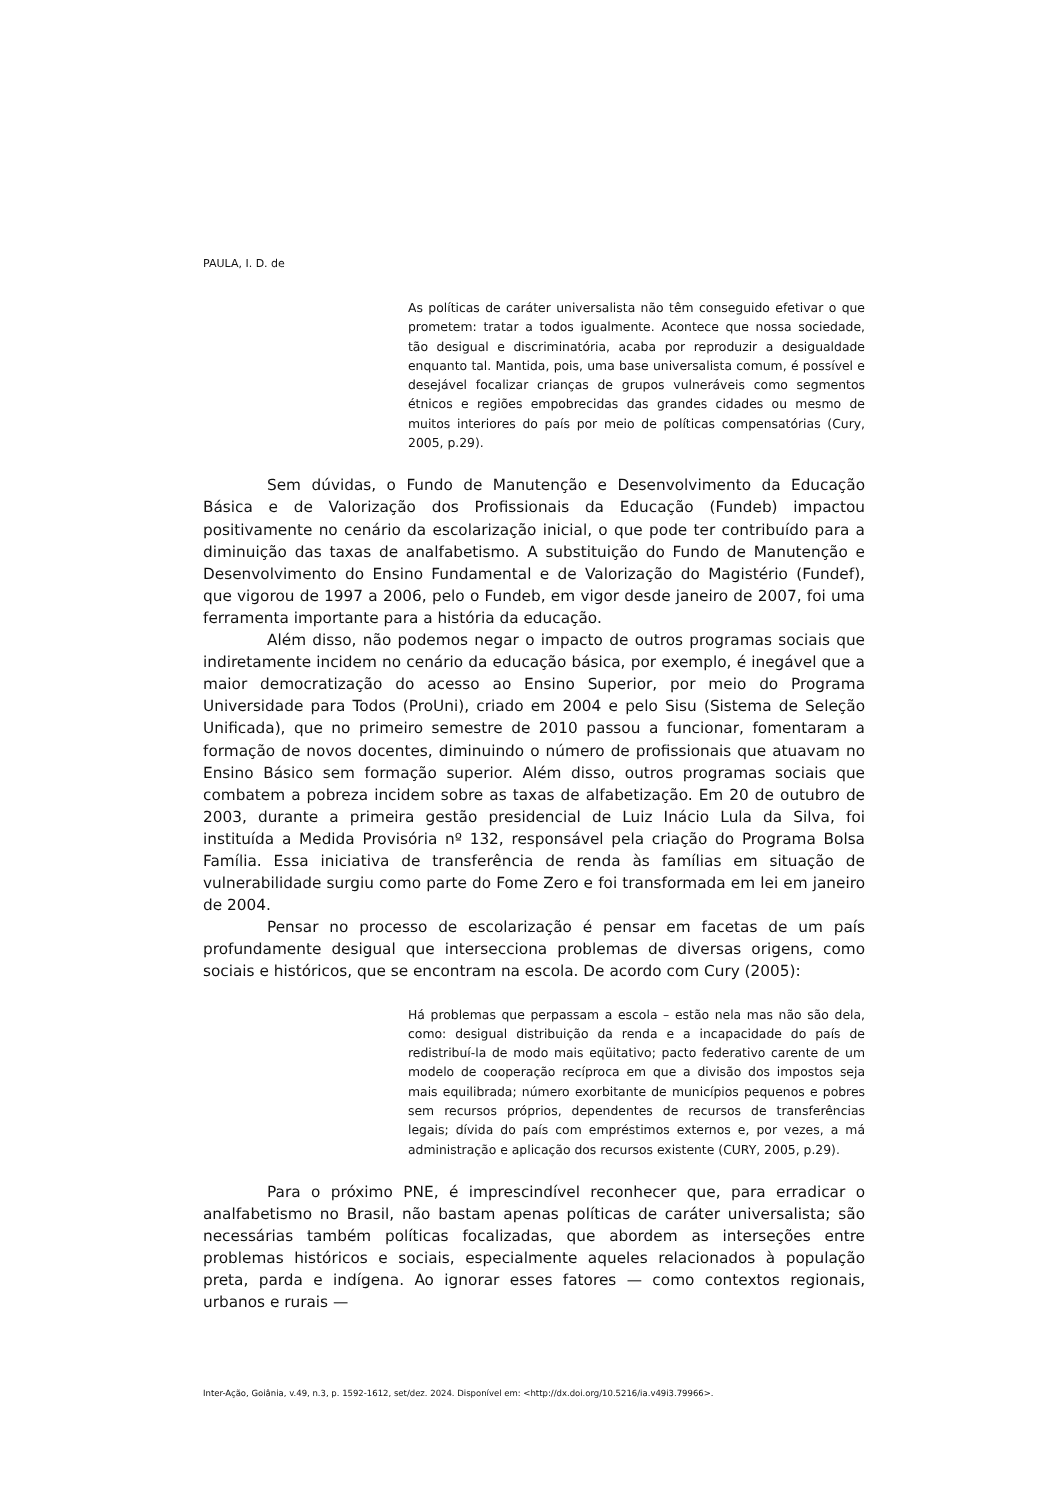PAULA, I. D. de
As políticas de caráter universalista não têm conseguido efetivar o que prometem: tratar a todos igualmente. Acontece que nossa sociedade, tão desigual e discriminatória, acaba por reproduzir a desigualdade enquanto tal. Mantida, pois, uma base universalista comum, é possível e desejável focalizar crianças de grupos vulneráveis como segmentos étnicos e regiões empobrecidas das grandes cidades ou mesmo de muitos interiores do país por meio de políticas compensatórias (Cury, 2005, p.29).
Sem dúvidas, o Fundo de Manutenção e Desenvolvimento da Educação Básica e de Valorização dos Profissionais da Educação (Fundeb) impactou positivamente no cenário da escolarização inicial, o que pode ter contribuído para a diminuição das taxas de analfabetismo. A substituição do Fundo de Manutenção e Desenvolvimento do Ensino Fundamental e de Valorização do Magistério (Fundef), que vigorou de 1997 a 2006, pelo o Fundeb, em vigor desde janeiro de 2007, foi uma ferramenta importante para a história da educação.
Além disso, não podemos negar o impacto de outros programas sociais que indiretamente incidem no cenário da educação básica, por exemplo, é inegável que a maior democratização do acesso ao Ensino Superior, por meio do Programa Universidade para Todos (ProUni), criado em 2004 e pelo Sisu (Sistema de Seleção Unificada), que no primeiro semestre de 2010 passou a funcionar, fomentaram a formação de novos docentes, diminuindo o número de profissionais que atuavam no Ensino Básico sem formação superior. Além disso, outros programas sociais que combatem a pobreza incidem sobre as taxas de alfabetização. Em 20 de outubro de 2003, durante a primeira gestão presidencial de Luiz Inácio Lula da Silva, foi instituída a Medida Provisória nº 132, responsável pela criação do Programa Bolsa Família. Essa iniciativa de transferência de renda às famílias em situação de vulnerabilidade surgiu como parte do Fome Zero e foi transformada em lei em janeiro de 2004.
Pensar no processo de escolarização é pensar em facetas de um país profundamente desigual que intersecciona problemas de diversas origens, como sociais e históricos, que se encontram na escola. De acordo com Cury (2005):
Há problemas que perpassam a escola – estão nela mas não são dela, como: desigual distribuição da renda e a incapacidade do país de redistribuí-la de modo mais eqüitativo; pacto federativo carente de um modelo de cooperação recíproca em que a divisão dos impostos seja mais equilibrada; número exorbitante de municípios pequenos e pobres sem recursos próprios, dependentes de recursos de transferências legais; dívida do país com empréstimos externos e, por vezes, a má administração e aplicação dos recursos existente (CURY, 2005, p.29).
Para o próximo PNE, é imprescindível reconhecer que, para erradicar o analfabetismo no Brasil, não bastam apenas políticas de caráter universalista; são necessárias também políticas focalizadas, que abordem as interseções entre problemas históricos e sociais, especialmente aqueles relacionados à população preta, parda e indígena. Ao ignorar esses fatores — como contextos regionais, urbanos e rurais —
Inter-Ação, Goiânia, v.49, n.3, p. 1592-1612, set/dez. 2024. Disponível em: <http://dx.doi.org/10.5216/ia.v49i3.79966>.